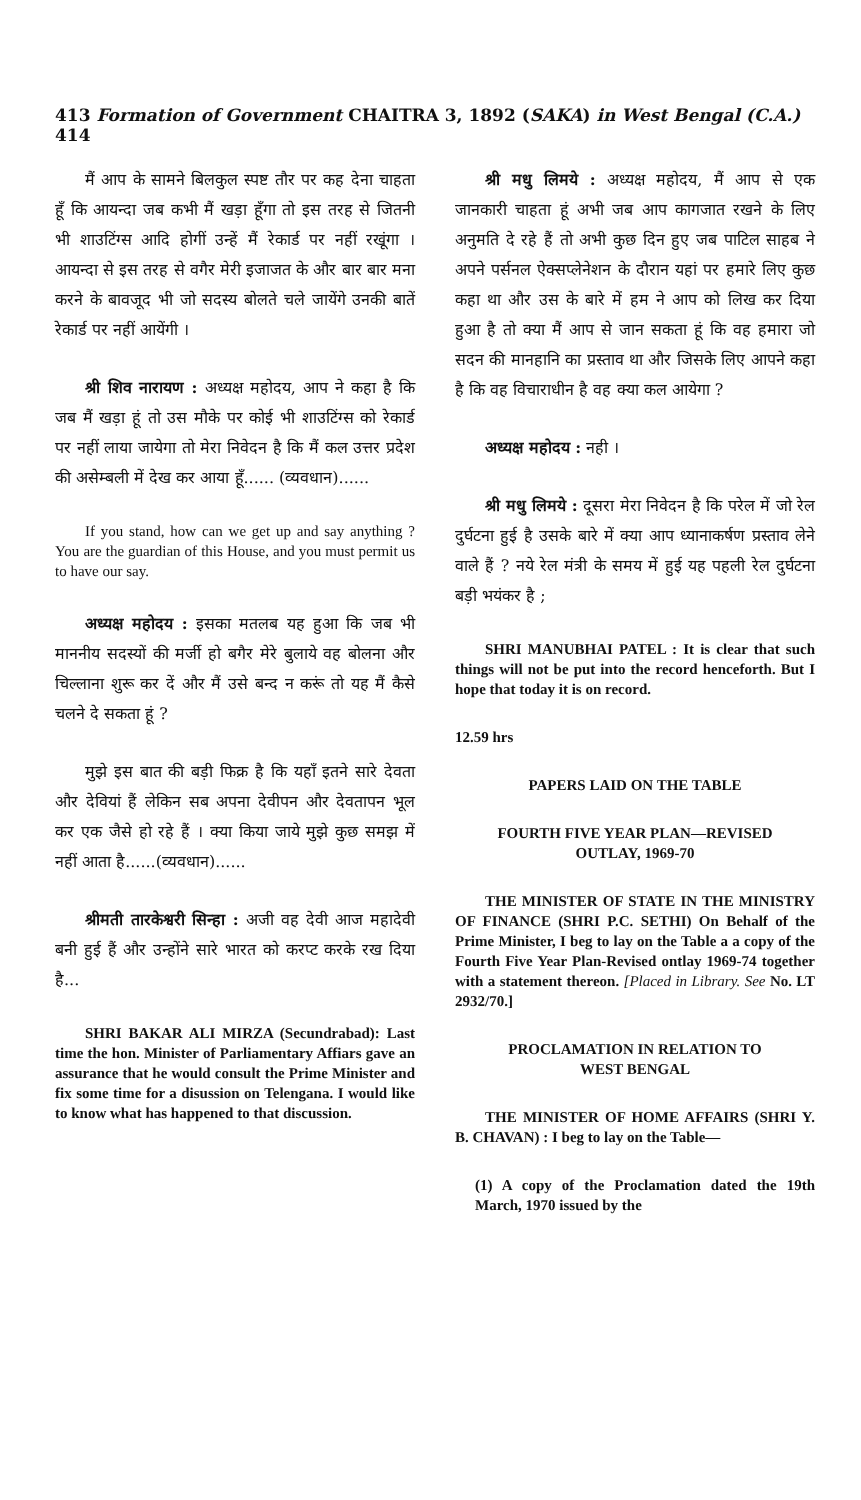413 Formation of Government CHAITRA 3, 1892 (SAKA) in West Bengal (C.A.) 414
मैं आप के सामने बिलकुल स्पष्ट तौर पर कह देना चाहता हूँ कि आयन्दा जब कभी मैं खड़ा हूँगा तो इस तरह से जितनी भी शाउटिंग्स आदि होगीं उन्हें मैं रेकार्ड पर नहीं रखूंगा । आयन्दा से इस तरह से वगैर मेरी इजाजत के और बार बार मना करने के बावजूद भी जो सदस्य बोलते चले जायेंगे उनकी बातें रेकार्ड पर नहीं आयेंगी ।
श्री शिव नारायण : अध्यक्ष महोदय, आप ने कहा है कि जब मैं खड़ा हूं तो उस मौके पर कोई भी शाउटिंग्स को रेकार्ड पर नहीं लाया जायेगा तो मेरा निवेदन है कि मैं कल उत्तर प्रदेश की असेम्बली में देख कर आया हूँ...... (व्यवधान)......
If you stand, how can we get up and say anything ? You are the guardian of this House, and you must permit us to have our say.
अध्यक्ष महोदय : इसका मतलब यह हुआ कि जब भी माननीय सदस्यों की मर्जी हो बगैर मेरे बुलाये वह बोलना और चिल्लाना शुरू कर दें और मैं उसे बन्द न करूं तो यह मैं कैसे चलने दे सकता हूं ?
मुझे इस बात की बड़ी फिक्र है कि यहाँ इतने सारे देवता और देवियां हैं लेकिन सब अपना देवीपन और देवतापन भूल कर एक जैसे हो रहे हैं । क्या किया जाये मुझे कुछ समझ में नहीं आता है......(व्यवधान)......
श्रीमती तारकेश्वरी सिन्हा : अजी वह देवी आज महादेवी बनी हुई हैं और उन्होंने सारे भारत को करप्ट करके रख दिया है...
SHRI BAKAR ALI MIRZA (Secundrabad): Last time the hon. Minister of Parliamentary Affiars gave an assurance that he would consult the Prime Minister and fix some time for a disussion on Telengana. I would like to know what has happened to that discussion.
श्री मधु लिमये : अध्यक्ष महोदय, मैं आप से एक जानकारी चाहता हूं अभी जब आप कागजात रखने के लिए अनुमति दे रहे हैं तो अभी कुछ दिन हुए जब पाटिल साहब ने अपने पर्सनल ऐक्सप्लेनेशन के दौरान यहां पर हमारे लिए कुछ कहा था और उस के बारे में हम ने आप को लिख कर दिया हुआ है तो क्या मैं आप से जान सकता हूं कि वह हमारा जो सदन की मानहानि का प्रस्ताव था और जिसके लिए आपने कहा है कि वह विचाराधीन है वह क्या कल आयेगा ?
अध्यक्ष महोदय : नही ।
श्री मधु लिमये : दूसरा मेरा निवेदन है कि परेल में जो रेल दुर्घटना हुई है उसके बारे में क्या आप ध्यानाकर्षण प्रस्ताव लेने वाले हैं ? नये रेल मंत्री के समय में हुई यह पहली रेल दुर्घटना बड़ी भयंकर है ;
SHRI MANUBHAI PATEL : It is clear that such things will not be put into the record henceforth. But I hope that today it is on record.
12.59 hrs
PAPERS LAID ON THE TABLE
FOURTH FIVE YEAR PLAN—REVISED
OUTLAY, 1969-70
THE MINISTER OF STATE IN THE MINISTRY OF FINANCE (SHRI P.C. SETHI) On Behalf of the Prime Minister, I beg to lay on the Table a a copy of the Fourth Five Year Plan-Revised ontlay 1969-74 together with a statement thereon. [Placed in Library. See No. LT 2932/70.]
PROCLAMATION IN RELATION TO
WEST BENGAL
THE MINISTER OF HOME AFFAIRS (SHRI Y. B. CHAVAN) : I beg to lay on the Table—
(1) A copy of the Proclamation dated the 19th March, 1970 issued by the